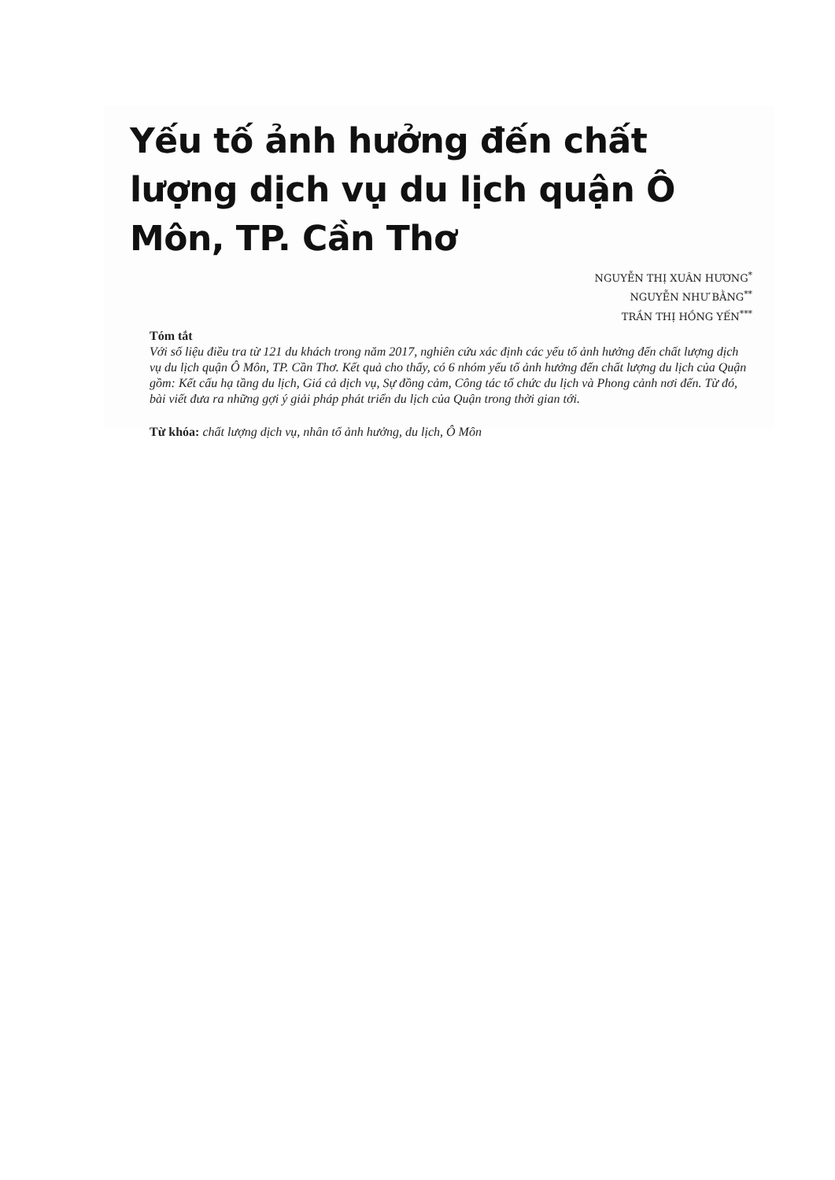Yếu tố ảnh hưởng đến chất lượng dịch vụ du lịch quận Ô Môn, TP. Cần Thơ
NGUYỄN THỊ XUÂN HƯƠNG<sup>*</sup>
NGUYỄN NHƯ BẰNG<sup>**</sup>
TRẦN THỊ HỒNG YẾN<sup>***</sup>
Tóm tắt
Với số liệu điều tra từ 121 du khách trong năm 2017, nghiên cứu xác định các yếu tố ảnh hưởng đến chất lượng dịch vụ du lịch quận Ô Môn, TP. Cần Thơ. Kết quả cho thấy, có 6 nhóm yếu tố ảnh hưởng đến chất lượng du lịch của Quận gồm: Kết cấu hạ tầng du lịch, Giá cả dịch vụ, Sự đồng cảm, Công tác tổ chức du lịch và Phong cảnh nơi đến. Từ đó, bài viết đưa ra những gợi ý giải pháp phát triển du lịch của Quận trong thời gian tới.
Từ khóa: chất lượng dịch vụ, nhân tố ảnh hưởng, du lịch, Ô Môn